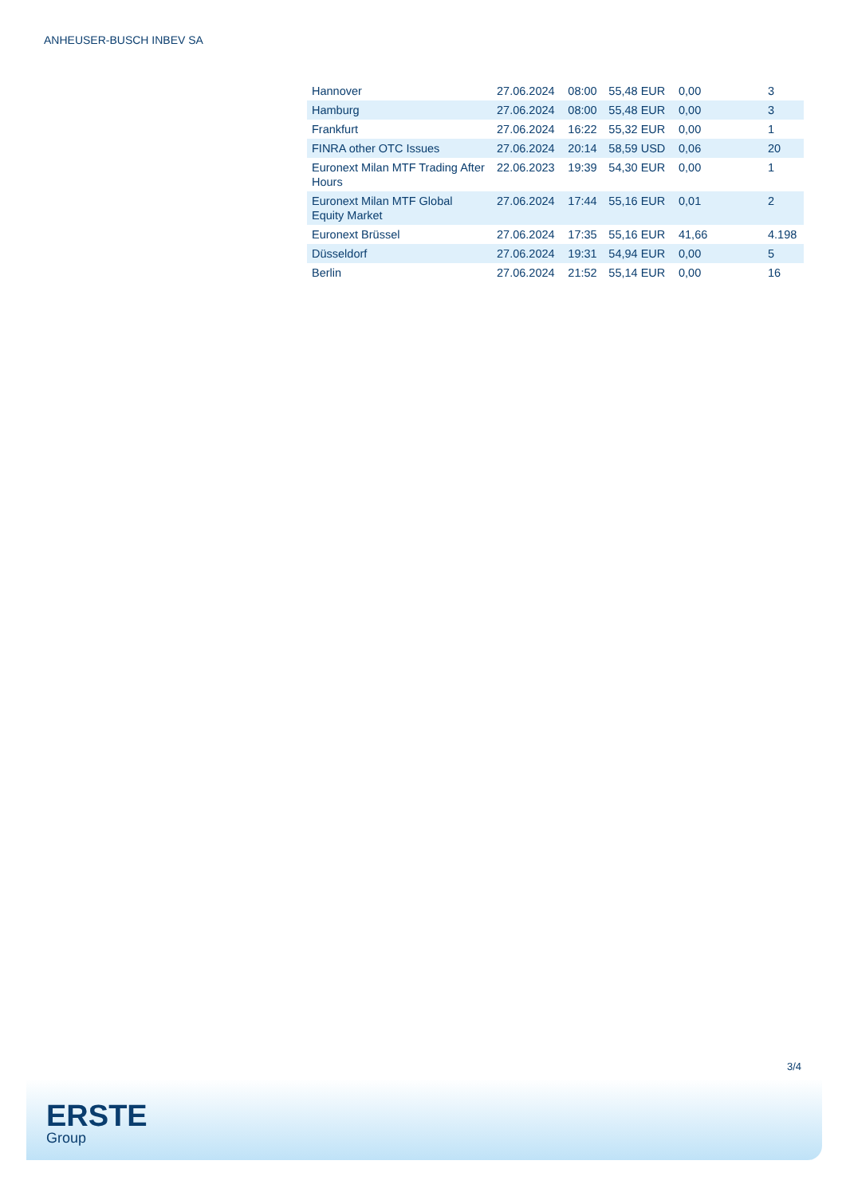ANHEUSER-BUSCH INBEV SA
| Hannover | 27.06.2024 | 08:00 | 55,48 EUR | 0,00 | 3 |
| Hamburg | 27.06.2024 | 08:00 | 55,48 EUR | 0,00 | 3 |
| Frankfurt | 27.06.2024 | 16:22 | 55,32 EUR | 0,00 | 1 |
| FINRA other OTC Issues | 27.06.2024 | 20:14 | 58,59 USD | 0,06 | 20 |
| Euronext Milan MTF Trading After Hours | 22.06.2023 | 19:39 | 54,30 EUR | 0,00 | 1 |
| Euronext Milan MTF Global Equity Market | 27.06.2024 | 17:44 | 55,16 EUR | 0,01 | 2 |
| Euronext Brüssel | 27.06.2024 | 17:35 | 55,16 EUR | 41,66 | 4.198 |
| Düsseldorf | 27.06.2024 | 19:31 | 54,94 EUR | 0,00 | 5 |
| Berlin | 27.06.2024 | 21:52 | 55,14 EUR | 0,00 | 16 |
3/4
ERSTE
Group